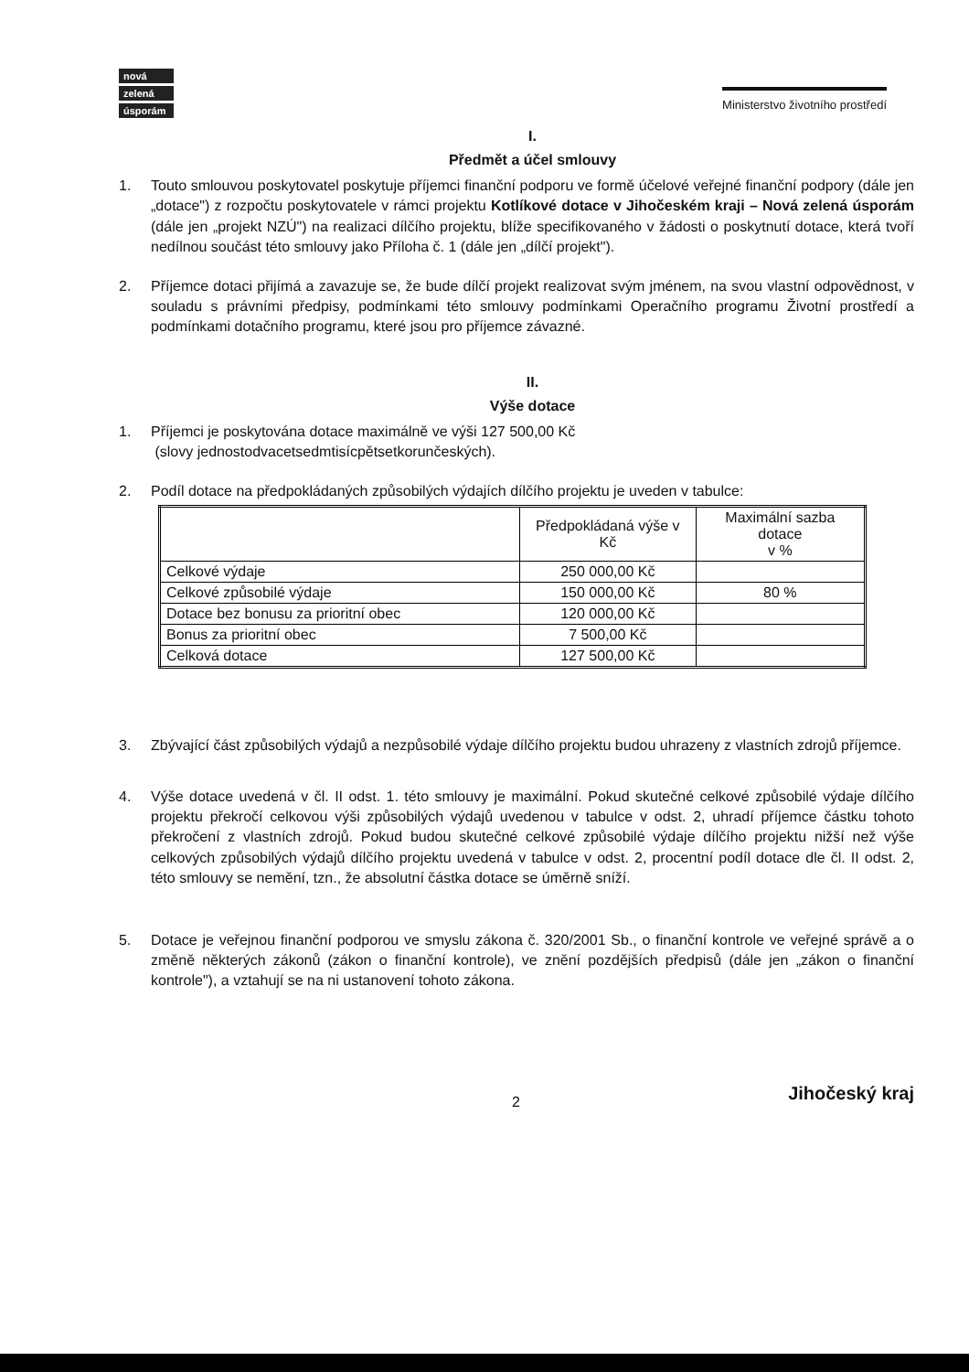nová
zelená
úsporám
Ministerstvo životního prostředí
I.
Předmět a účel smlouvy
1. Touto smlouvou poskytovatel poskytuje příjemci finanční podporu ve formě účelové veřejné finanční podpory (dále jen „dotace") z rozpočtu poskytovatele v rámci projektu Kotlíkové dotace v Jihočeském kraji – Nová zelená úsporám (dále jen „projekt NZÚ") na realizaci dílčího projektu, blíže specifikovaného v žádosti o poskytnutí dotace, která tvoří nedílnou součást této smlouvy jako Příloha č. 1 (dále jen „dílčí projekt").
2. Příjemce dotaci přijímá a zavazuje se, že bude dílčí projekt realizovat svým jménem, na svou vlastní odpovědnost, v souladu s právními předpisy, podmínkami této smlouvy podmínkami Operačního programu Životní prostředí a podmínkami dotačního programu, které jsou pro příjemce závazné.
II.
Výše dotace
1. Příjemci je poskytována dotace maximálně ve výši 127 500,00 Kč
(slovy jednostodvacetsedmtisícpětsetkorunčeských).
2. Podíl dotace na předpokládaných způsobilých výdajích dílčího projektu je uveden v tabulce:
| | Předpokládaná výše v Kč | Maximální sazba dotace v % |
| --- | --- | --- |
| Celkové výdaje | 250 000,00 Kč | |
| Celkové způsobilé výdaje | 150 000,00 Kč | 80 % |
| Dotace bez bonusu za prioritní obec | 120 000,00 Kč | |
| Bonus za prioritní obec | 7 500,00 Kč | |
| Celková dotace | 127 500,00 Kč | |
3. Zbývající část způsobilých výdajů a nezpůsobilé výdaje dílčího projektu budou uhrazeny z vlastních zdrojů příjemce.
4. Výše dotace uvedená v čl. II odst. 1. této smlouvy je maximální. Pokud skutečné celkové způsobilé výdaje dílčího projektu překročí celkovou výši způsobilých výdajů uvedenou v tabulce v odst. 2, uhradí příjemce částku tohoto překročení z vlastních zdrojů. Pokud budou skutečné celkové způsobilé výdaje dílčího projektu nižší než výše celkových způsobilých výdajů dílčího projektu uvedená v tabulce v odst. 2, procentní podíl dotace dle čl. II odst. 2, této smlouvy se nemění, tzn., že absolutní částka dotace se úměrně sníží.
5. Dotace je veřejnou finanční podporou ve smyslu zákona č. 320/2001 Sb., o finanční kontrole ve veřejné správě a o změně některých zákonů (zákon o finanční kontrole), ve znění pozdějších předpisů (dále jen „zákon o finanční kontrole"), a vztahují se na ni ustanovení tohoto zákona.
2 Jihočeský kraj